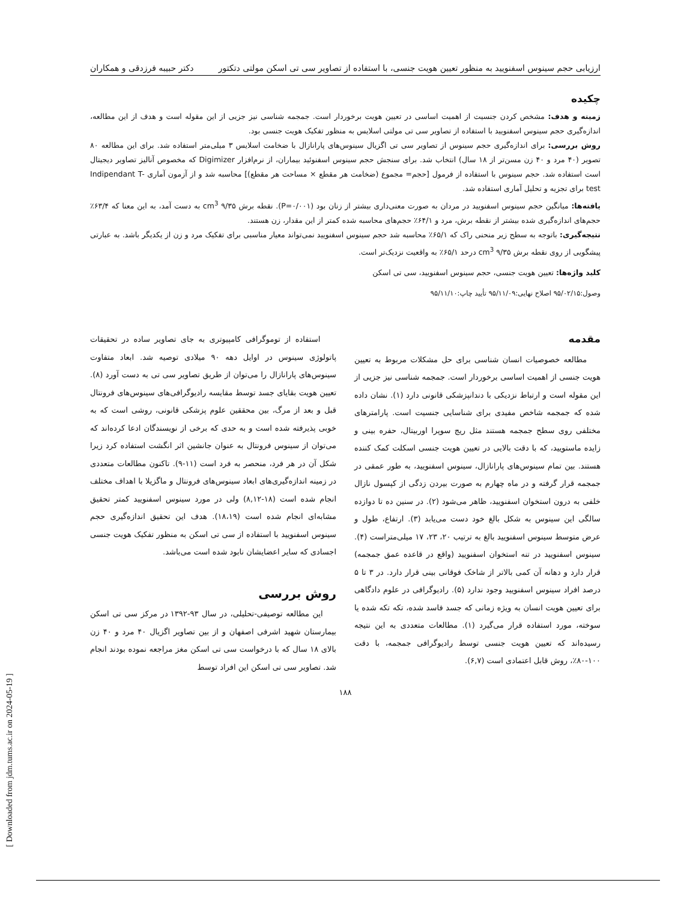ارزیابی حجم سینوس اسفنویید به منظور تعیین هویت جنسی، با استفاده از تصاویر سی تی اسکن مولتی دتکتور دکتر حبیبه فرزدقی و همکاران
چکیده
زمینه و هدف: مشخص کردن جنسیت از اهمیت اساسی در تعیین هویت برخوردار است. جمجمه شناسی نیز جزیی از این مقوله است و هدف از این مطالعه، اندازه‌گیری حجم سینوس اسفنویید با استفاده از تصاویر سی تی مولتی اسلایس به منظور تفکیک هویت جنسی بود.
روش بررسی: برای اندازه‌گیری حجم سینوس از تصاویر سی تی اگزیال سینوس‌های پارانازال با ضخامت اسلایس ۳ میلی‌متر استفاده شد. برای این مطالعه ۸۰ تصویر (۴۰ مرد و ۴۰ زن مسن‌تر از ۱۸ سال) انتخاب شد. برای سنجش حجم سینوس اسفنوئید بیماران، از نرم‌افزار Digimizer که مخصوص آنالیز تصاویر دیجیتال است استفاده شد. حجم سینوس با استفاده از فرمول [حجم= مجموع (ضخامت هر مقطع × مساحت هر مقطع)] محاسبه شد و از آزمون آماری Indipendant T-test برای تجزیه و تحلیل آماری استفاده شد.
یافته‌ها: میانگین حجم سینوس اسفنویید در مردان به صورت معنی‌داری بیشتر از زنان بود (P=۰/۰۰۱). نقطه برش ۹/۳۵ cm<sup>3</sup> به دست آمد، به این معنا که ۶۳/۴٪ حجم‌های اندازه‌گیری شده بیشتر از نقطه برش، مرد و ۶۴/۱٪ حجم‌های محاسبه شده کمتر از این مقدار، زن هستند.
نتیجه‌گیری: باتوجه به سطح زیر منحنی راک که ۶۵/۱٪ محاسبه شد حجم سینوس اسفنویید نمی‌تواند معیار مناسبی برای تفکیک مرد و زن از یکدیگر باشد. به عبارتی پیشگویی از روی نقطه برش ۹/۳۵ cm<sup>3</sup> درحد ۶۵/۱٪ به واقعیت نزدیک‌تر است.
کلید واژه‌ها: تعیین هویت جنسی، حجم سینوس اسفنویید، سی تی اسکن
وصول:۹۵/۰۲/۱۵ اصلاح نهایی:۹۵/۱۱/۰۹ تأیید چاپ:۹۵/۱۱/۱۰
مقدمه
مطالعه خصوصیات انسان شناسی برای حل مشکلات مربوط به تعیین هویت جنسی از اهمیت اساسی برخوردار است. جمجمه شناسی نیز جزیی از این مقوله است و ارتباط نزدیکی با دندانپزشکی قانونی دارد (۱). نشان داده شده که جمجمه شاخص مفیدی برای شناسایی جنسیت است. پارامترهای مختلفی روی سطح جمجمه هستند مثل ریج سوپرا اوربیتال، حفره بینی و زایده ماستویید، که با دقت بالایی در تعیین هویت جنسی اسکلت کمک کننده هستند. بین تمام سینوس‌های پارانازال، سینوس اسفنویید، به طور عمقی در جمجمه قرار گرفته و در ماه چهارم به صورت بیردن زدگی از کپسول نازال خلفی به درون استخوان اسفنویید، ظاهر می‌شود (۲). در سنین ده تا دوازده سالگی این سینوس به شکل بالغ خود دست می‌یابد (۳). ارتفاع، طول و عرض متوسط سینوس اسفنویید بالغ به ترتیب ۲۰، ۲۳، ۱۷ میلی‌متراست (۴). سینوس اسفنویید در تنه استخوان اسفنویید (واقع در قاعده عمق جمجمه) قرار دارد و دهانه آن کمی بالاتر از شاخک فوقانی بینی قرار دارد. در ۳ تا ۵ درصد افراد سینوس اسفنویید وجود ندارد (۵). رادیوگرافی در علوم دادگاهی برای تعیین هویت انسان به ویژه زمانی که جسد فاسد شده، تکه تکه شده یا سوخته، مورد استفاده قرار می‌گیرد (۱). مطالعات متعددی به این نتیجه رسیده‌اند که تعیین هویت جنسی توسط رادیوگرافی جمجمه، با دقت ۱۰۰-۸۰٪، روش قابل اعتمادی است (۶,۷).
استفاده از توموگرافی کامپیوتری به جای تصاویر ساده در تحقیقات پاتولوژی سینوس در اوایل دهه ۹۰ میلادی توصیه شد. ابعاد متفاوت سینوس‌های پارانازال را می‌توان از طریق تصاویر سی تی به دست آورد (۸). تعیین هویت بقایای جسد توسط مقایسه رادیوگرافی‌های سینوس‌های فرونتال قبل و بعد از مرگ، بین محققین علوم پزشکی قانونی، روشی است که به خوبی پذیرفته شده است و به حدی که برخی از نویسندگان ادعا کرده‌اند که می‌توان از سینوس فرونتال به عنوان جانشین اثر انگشت استفاده کرد زیرا شکل آن در هر فرد، منحصر به فرد است (۱۱-۹). تاکنون مطالعات متعددی در زمینه اندازه‌گیری‌های ابعاد سینوس‌های فرونتال و ماگزیلا با اهداف مختلف انجام شده است (۱۸-۸,۱۲) ولی در مورد سینوس اسفنویید کمتر تحقیق مشابه‌ای انجام شده است (۱۸،۱۹). هدف این تحقیق اندازه‌گیری حجم سینوس اسفنویید با استفاده از سی تی اسکن به منظور تفکیک هویت جنسی اجسادی که سایر اعضایشان نابود شده است می‌باشد.
روش بررسی
این مطالعه توصیفی-تحلیلی، در سال ۹۳-۱۳۹۲ در مرکز سی تی اسکن بیمارستان شهید اشرفی اصفهان و از بین تصاویر اگزیال ۴۰ مرد و ۴۰ زن بالای ۱۸ سال که با درخواست سی تی اسکن مغز مراجعه نموده بودند انجام شد. تصاویر سی تی اسکن این افراد توسط
۱۸۸
[ Downloaded from jdm.tums.ac.ir on 2024-05-19 ]